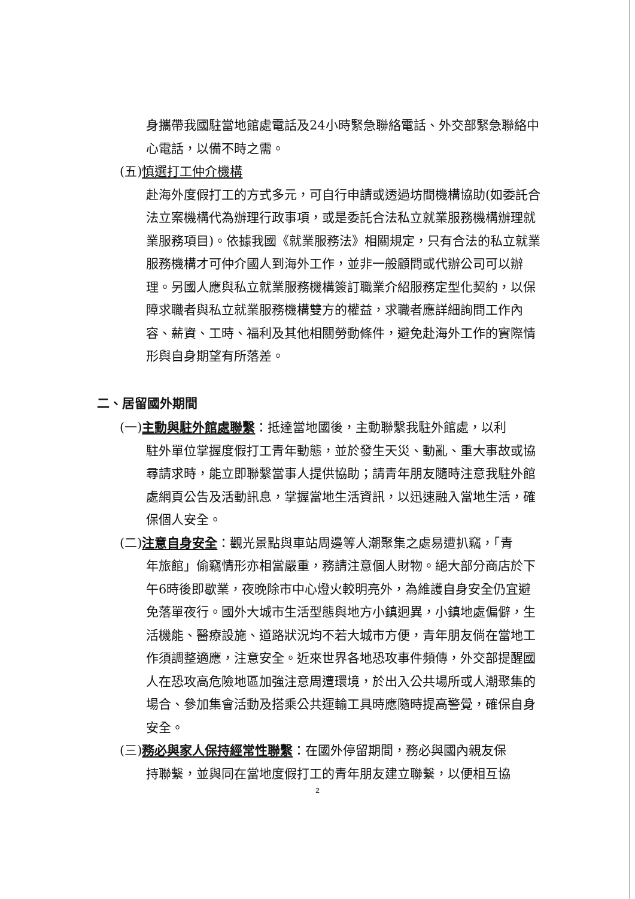身攜帶我國駐當地館處電話及24小時緊急聯絡電話、外交部緊急聯絡中心電話，以備不時之需。
(五)慎選打工仲介機構
赴海外度假打工的方式多元，可自行申請或透過坊間機構協助(如委託合法立案機構代為辦理行政事項，或是委託合法私立就業服務機構辦理就業服務項目)。依據我國《就業服務法》相關規定，只有合法的私立就業服務機構才可仲介國人到海外工作，並非一般顧問或代辦公司可以辦理。另國人應與私立就業服務機構簽訂職業介紹服務定型化契約，以保障求職者與私立就業服務機構雙方的權益，求職者應詳細詢問工作內容、薪資、工時、福利及其他相關勞動條件，避免赴海外工作的實際情形與自身期望有所落差。
二、居留國外期間
(一)主動與駐外館處聯繫：抵達當地國後，主動聯繫我駐外館處，以利
駐外單位掌握度假打工青年動態，並於發生天災、動亂、重大事故或協尋請求時，能立即聯繫當事人提供協助；請青年朋友隨時注意我駐外館處網頁公告及活動訊息，掌握當地生活資訊，以迅速融入當地生活，確保個人安全。
(二)注意自身安全：觀光景點與車站周邊等人潮聚集之處易遭扒竊，「青
年旅館」偷竊情形亦相當嚴重，務請注意個人財物。絕大部分商店於下午6時後即歇業，夜晚除市中心燈火較明亮外，為維護自身安全仍宜避免落單夜行。國外大城市生活型態與地方小鎮迥異，小鎮地處偏僻，生活機能、醫療設施、道路狀況均不若大城市方便，青年朋友倘在當地工作須調整適應，注意安全。近來世界各地恐攻事件頻傳，外交部提醒國人在恐攻高危險地區加強注意周遭環境，於出入公共場所或人潮聚集的場合、參加集會活動及搭乘公共運輸工具時應隨時提高警覺，確保自身安全。
(三)務必與家人保持經常性聯繫：在國外停留期間，務必與國內親友保
持聯繫，並與同在當地度假打工的青年朋友建立聯繫，以便相互協
2